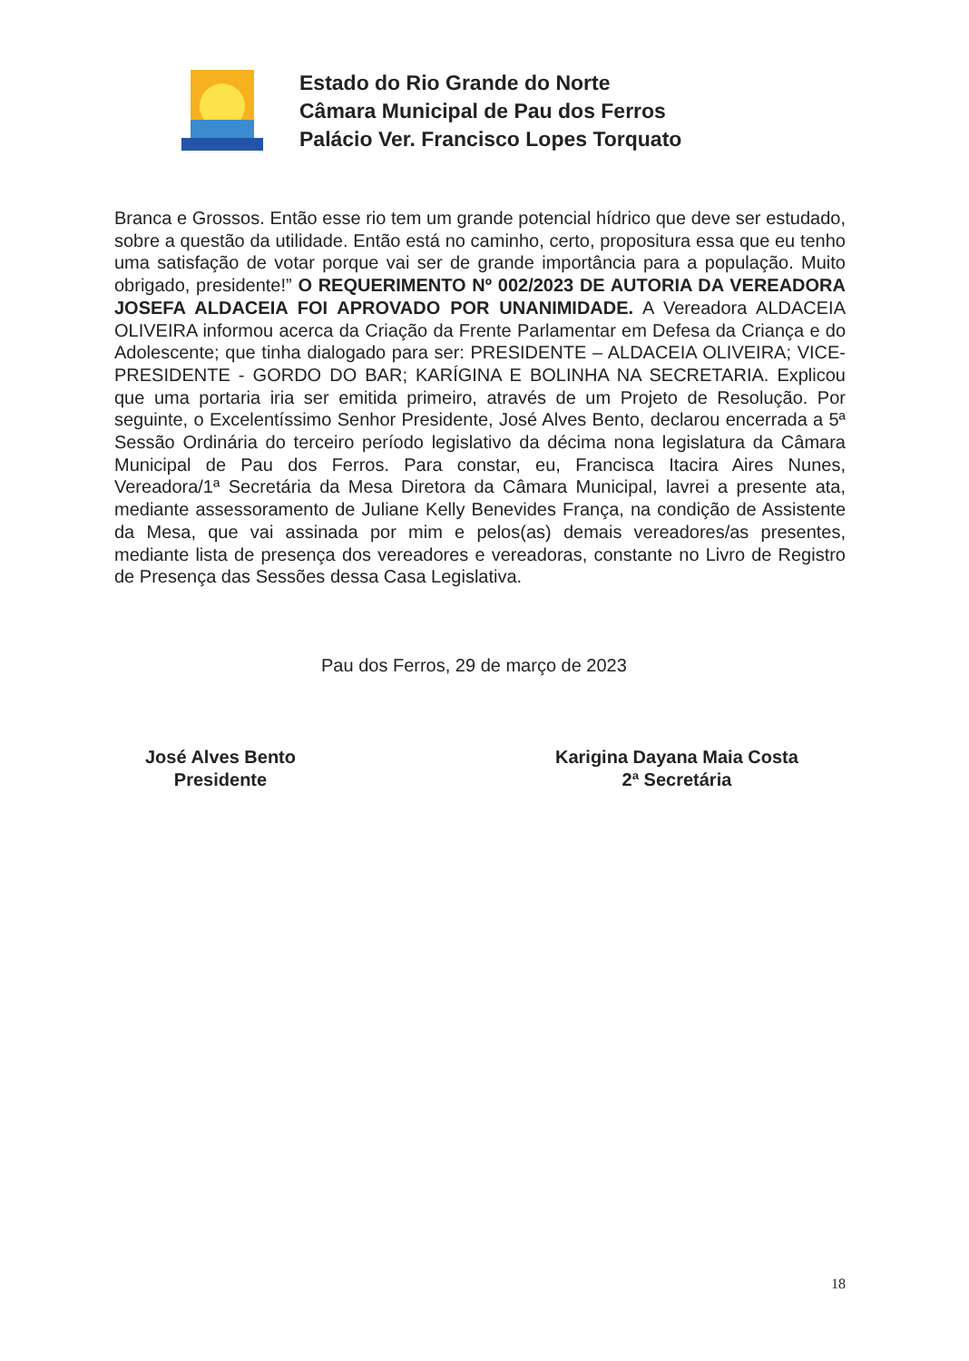Estado do Rio Grande do Norte
Câmara Municipal de Pau dos Ferros
Palácio Ver. Francisco Lopes Torquato
Branca e Grossos. Então esse rio tem um grande potencial hídrico que deve ser estudado, sobre a questão da utilidade. Então está no caminho, certo, propositura essa que eu tenho uma satisfação de votar porque vai ser de grande importância para a população. Muito obrigado, presidente!” O REQUERIMENTO Nº 002/2023 DE AUTORIA DA VEREADORA JOSEFA ALDACEIA FOI APROVADO POR UNANIMIDADE. A Vereadora ALDACEIA OLIVEIRA informou acerca da Criação da Frente Parlamentar em Defesa da Criança e do Adolescente; que tinha dialogado para ser: PRESIDENTE – ALDACEIA OLIVEIRA; VICE-PRESIDENTE - GORDO DO BAR; KARÍGINA E BOLINHA NA SECRETARIA. Explicou que uma portaria iria ser emitida primeiro, através de um Projeto de Resolução. Por seguinte, o Excelentíssimo Senhor Presidente, José Alves Bento, declarou encerrada a 5ª Sessão Ordinária do terceiro período legislativo da décima nona legislatura da Câmara Municipal de Pau dos Ferros. Para constar, eu, Francisca Itacira Aires Nunes, Vereadora/1ª Secretária da Mesa Diretora da Câmara Municipal, lavrei a presente ata, mediante assessoramento de Juliane Kelly Benevides França, na condição de Assistente da Mesa, que vai assinada por mim e pelos(as) demais vereadores/as presentes, mediante lista de presença dos vereadores e vereadoras, constante no Livro de Registro de Presença das Sessões dessa Casa Legislativa.
Pau dos Ferros, 29 de março de 2023
José Alves Bento
Presidente
Karigina Dayana Maia Costa
2ª Secretária
18